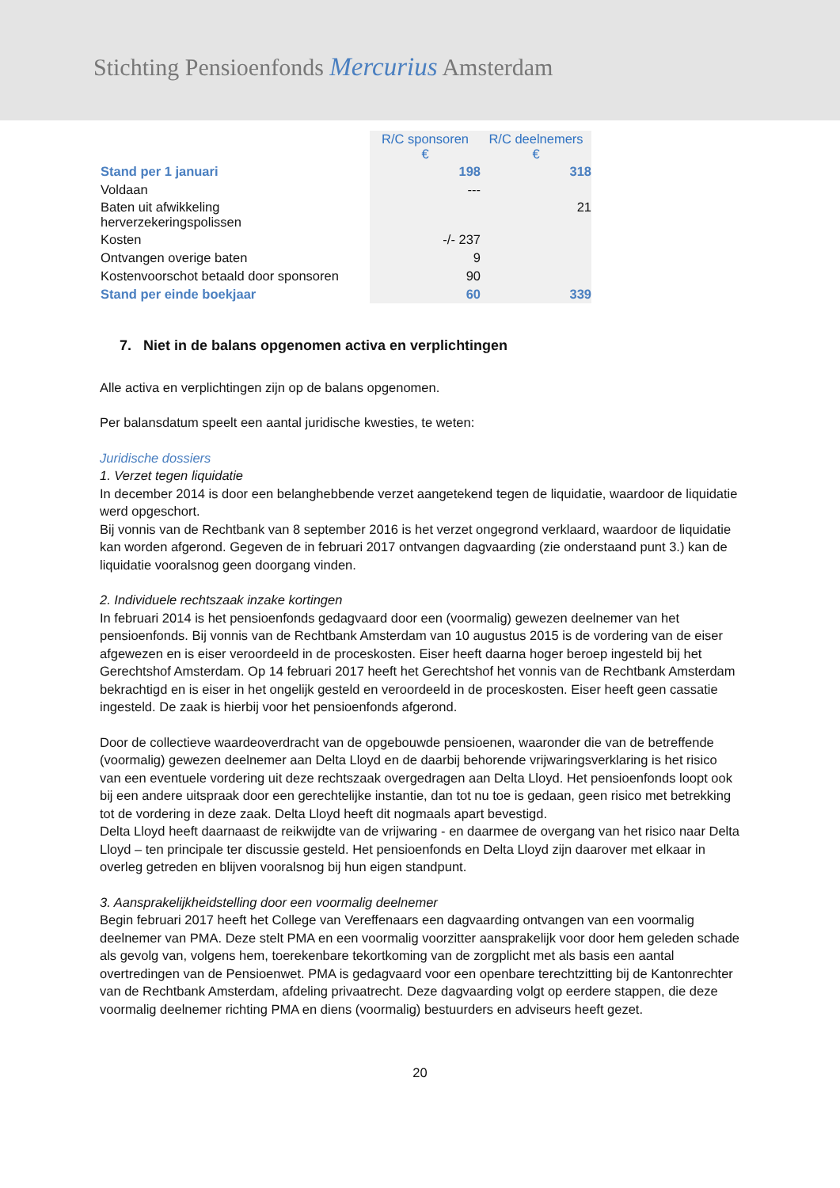Stichting Pensioenfonds Mercurius Amsterdam
| | R/C sponsoren € | R/C deelnemers € |
| Stand per 1 januari | 198 | 318 |
| Voldaan | --- | |
| Baten uit afwikkeling herverzekeringspolissen | | 21 |
| Kosten | -/- 237 | |
| Ontvangen overige baten | 9 | |
| Kostenvoorschot betaald door sponsoren | 90 | |
| Stand per einde boekjaar | 60 | 339 |
7. Niet in de balans opgenomen activa en verplichtingen
Alle activa en verplichtingen zijn op de balans opgenomen.
Per balansdatum speelt een aantal juridische kwesties, te weten:
Juridische dossiers
1. Verzet tegen liquidatie
In december 2014 is door een belanghebbende verzet aangetekend tegen de liquidatie, waardoor de liquidatie werd opgeschort.
Bij vonnis van de Rechtbank van 8 september 2016 is het verzet ongegrond verklaard, waardoor de liquidatie kan worden afgerond. Gegeven de in februari 2017 ontvangen dagvaarding (zie onderstaand punt 3.) kan de liquidatie vooralsnog geen doorgang vinden.
2. Individuele rechtszaak inzake kortingen
In februari 2014 is het pensioenfonds gedagvaard door een (voormalig) gewezen deelnemer van het pensioenfonds. Bij vonnis van de Rechtbank Amsterdam van 10 augustus 2015 is de vordering van de eiser afgewezen en is eiser veroordeeld in de proceskosten. Eiser heeft daarna hoger beroep ingesteld bij het Gerechtshof Amsterdam. Op 14 februari 2017 heeft het Gerechtshof het vonnis van de Rechtbank Amsterdam bekrachtigd en is eiser in het ongelijk gesteld en veroordeeld in de proceskosten. Eiser heeft geen cassatie ingesteld. De zaak is hierbij voor het pensioenfonds afgerond.
Door de collectieve waardeoverdracht van de opgebouwde pensioenen, waaronder die van de betreffende (voormalig) gewezen deelnemer aan Delta Lloyd en de daarbij behorende vrijwaringsverklaring is het risico van een eventuele vordering uit deze rechtszaak overgedragen aan Delta Lloyd. Het pensioenfonds loopt ook bij een andere uitspraak door een gerechtelijke instantie, dan tot nu toe is gedaan, geen risico met betrekking tot de vordering in deze zaak. Delta Lloyd heeft dit nogmaals apart bevestigd.
Delta Lloyd heeft daarnaast de reikwijdte van de vrijwaring - en daarmee de overgang van het risico naar Delta Lloyd – ten principale ter discussie gesteld. Het pensioenfonds en Delta Lloyd zijn daarover met elkaar in overleg getreden en blijven vooralsnog bij hun eigen standpunt.
3. Aansprakelijkheidstelling door een voormalig deelnemer
Begin februari 2017 heeft het College van Vereffenaars een dagvaarding ontvangen van een voormalig deelnemer van PMA. Deze stelt PMA en een voormalig voorzitter aansprakelijk voor door hem geleden schade als gevolg van, volgens hem, toerekenbare tekortkoming van de zorgplicht met als basis een aantal overtredingen van de Pensioenwet. PMA is gedagvaard voor een openbare terechtzitting bij de Kantonrechter van de Rechtbank Amsterdam, afdeling privaatrecht. Deze dagvaarding volgt op eerdere stappen, die deze voormalig deelnemer richting PMA en diens (voormalig) bestuurders en adviseurs heeft gezet.
20